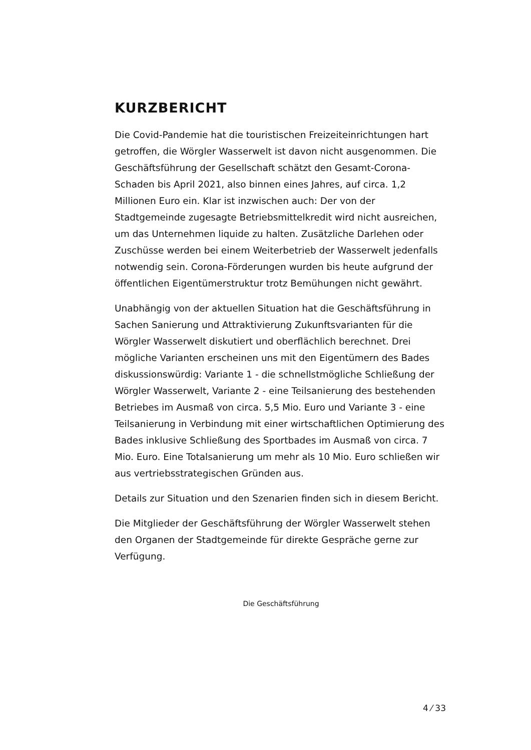KURZBERICHT
Die Covid-Pandemie hat die touristischen Freizeiteinrichtungen hart getroffen, die Wörgler Wasserwelt ist davon nicht ausgenommen. Die Geschäftsführung der Gesellschaft schätzt den Gesamt-Corona-Schaden bis April 2021, also binnen eines Jahres, auf circa. 1,2 Millionen Euro ein. Klar ist inzwischen auch: Der von der Stadtgemeinde zugesagte Betriebsmittelkredit wird nicht ausreichen, um das Unternehmen liquide zu halten. Zusätzliche Darlehen oder Zuschüsse werden bei einem Weiterbetrieb der Wasserwelt jedenfalls notwendig sein. Corona-Förderungen wurden bis heute aufgrund der öffentlichen Eigentümerstruktur trotz Bemühungen nicht gewährt.
Unabhängig von der aktuellen Situation hat die Geschäftsführung in Sachen Sanierung und Attraktivierung Zukunftsvarianten für die Wörgler Wasserwelt diskutiert und oberflächlich berechnet. Drei mögliche Varianten erscheinen uns mit den Eigentümern des Bades diskussionswürdig: Variante 1 - die schnellstmögliche Schließung der Wörgler Wasserwelt, Variante 2 - eine Teilsanierung des bestehenden Betriebes im Ausmaß von circa. 5,5 Mio. Euro und Variante 3 - eine Teilsanierung in Verbindung mit einer wirtschaftlichen Optimierung des Bades inklusive Schließung des Sportbades im Ausmaß von circa. 7 Mio. Euro. Eine Totalsanierung um mehr als 10 Mio. Euro schließen wir aus vertriebsstrategischen Gründen aus.
Details zur Situation und den Szenarien finden sich in diesem Bericht.
Die Mitglieder der Geschäftsführung der Wörgler Wasserwelt stehen den Organen der Stadtgemeinde für direkte Gespräche gerne zur Verfügung.
Die Geschäftsführung
4 ⁄ 33